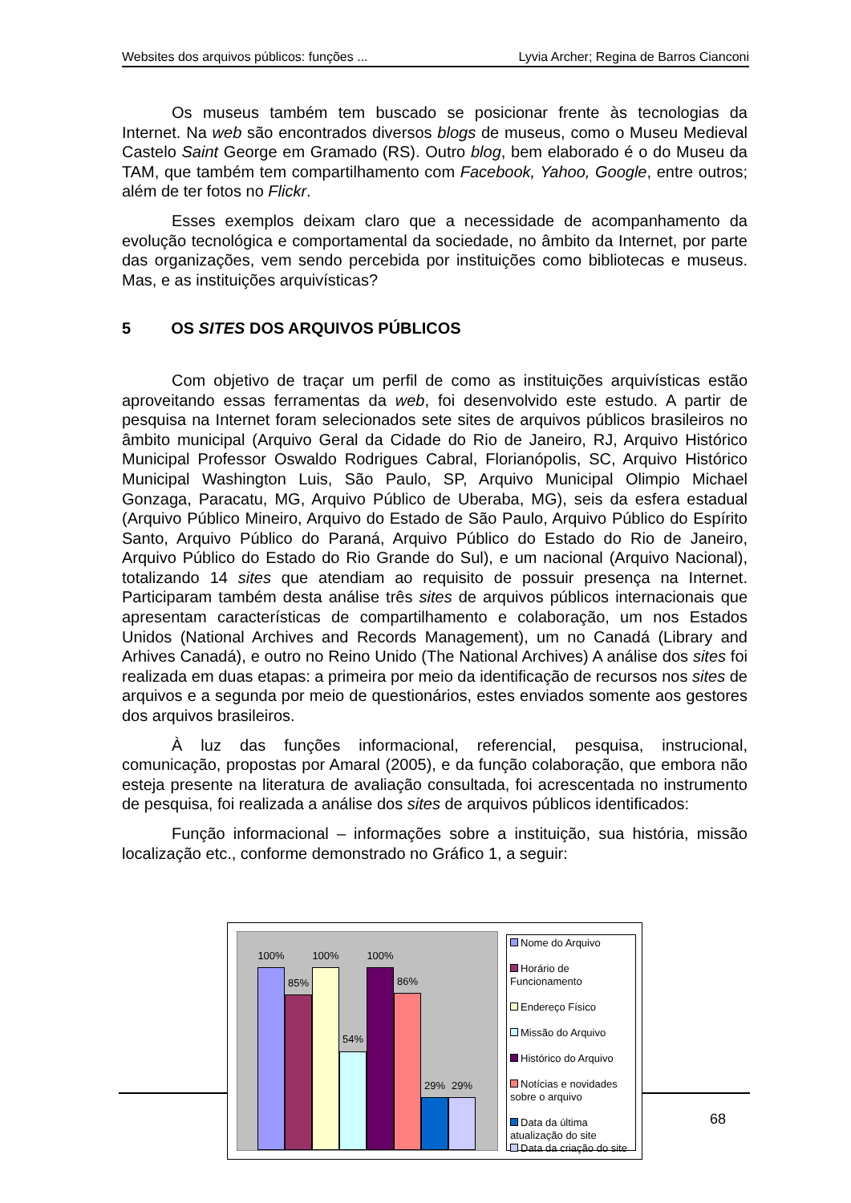Websites dos arquivos públicos: funções ... Lyvia Archer; Regina de Barros Cianconi
Os museus também tem buscado se posicionar frente às tecnologias da Internet. Na web são encontrados diversos blogs de museus, como o Museu Medieval Castelo Saint George em Gramado (RS). Outro blog, bem elaborado é o do Museu da TAM, que também tem compartilhamento com Facebook, Yahoo, Google, entre outros; além de ter fotos no Flickr.
Esses exemplos deixam claro que a necessidade de acompanhamento da evolução tecnológica e comportamental da sociedade, no âmbito da Internet, por parte das organizações, vem sendo percebida por instituições como bibliotecas e museus. Mas, e as instituições arquivísticas?
5 OS SITES DOS ARQUIVOS PÚBLICOS
Com objetivo de traçar um perfil de como as instituições arquivísticas estão aproveitando essas ferramentas da web, foi desenvolvido este estudo. A partir de pesquisa na Internet foram selecionados sete sites de arquivos públicos brasileiros no âmbito municipal (Arquivo Geral da Cidade do Rio de Janeiro, RJ, Arquivo Histórico Municipal Professor Oswaldo Rodrigues Cabral, Florianópolis, SC, Arquivo Histórico Municipal Washington Luis, São Paulo, SP, Arquivo Municipal Olimpio Michael Gonzaga, Paracatu, MG, Arquivo Público de Uberaba, MG), seis da esfera estadual (Arquivo Público Mineiro, Arquivo do Estado de São Paulo, Arquivo Público do Espírito Santo, Arquivo Público do Paraná, Arquivo Público do Estado do Rio de Janeiro, Arquivo Público do Estado do Rio Grande do Sul), e um nacional (Arquivo Nacional), totalizando 14 sites que atendiam ao requisito de possuir presença na Internet. Participaram também desta análise três sites de arquivos públicos internacionais que apresentam características de compartilhamento e colaboração, um nos Estados Unidos (National Archives and Records Management), um no Canadá (Library and Arhives Canadá), e outro no Reino Unido (The National Archives) A análise dos sites foi realizada em duas etapas: a primeira por meio da identificação de recursos nos sites de arquivos e a segunda por meio de questionários, estes enviados somente aos gestores dos arquivos brasileiros.
À luz das funções informacional, referencial, pesquisa, instrucional, comunicação, propostas por Amaral (2005), e da função colaboração, que embora não esteja presente na literatura de avaliação consultada, foi acrescentada no instrumento de pesquisa, foi realizada a análise dos sites de arquivos públicos identificados:
Função informacional – informações sobre a instituição, sua história, missão localização etc., conforme demonstrado no Gráfico 1, a seguir:
100%
85%
100%
54%
100%
86%
29% 29%
Nome do Arquivo
Horário de Funcionamento
Endereço Físico
Missão do Arquivo
Histórico do Arquivo
Notícias e novidades sobre o arquivo
Data da última atualização do site
Data da criação do site
68